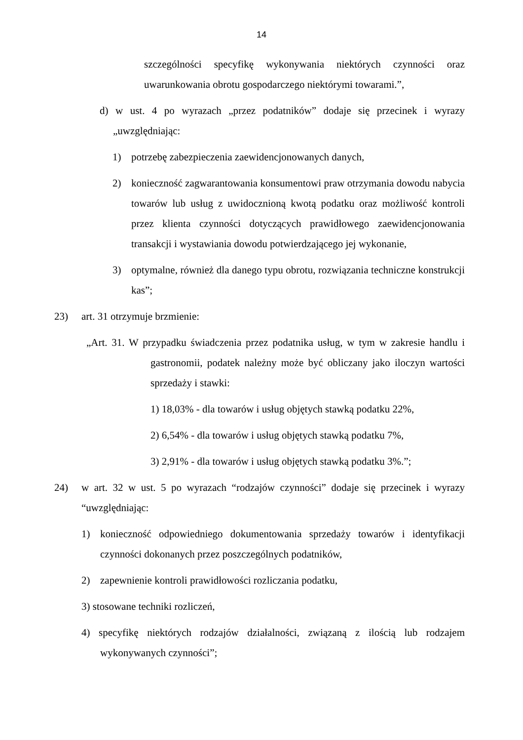14
szczególności specyfikę wykonywania niektórych czynności oraz uwarunkowania obrotu gospodarczego niektórymi towarami.”,
d) w ust. 4 po wyrazach „przez podatników” dodaje się przecinek i wyrazy „uwzględniając:
1) potrzebę zabezpieczenia zaewidencjonowanych danych,
2) konieczność zagwarantowania konsumentowi praw otrzymania dowodu nabycia towarów lub usług z uwidocznioną kwotą podatku oraz możliwość kontroli przez klienta czynności dotyczących prawidłowego zaewidencjonowania transakcji i wystawiania dowodu potwierdzającego jej wykonanie,
3) optymalne, również dla danego typu obrotu, rozwiązania techniczne konstrukcji kas”;
23) art. 31 otrzymuje brzmienie:
„Art. 31. W przypadku świadczenia przez podatnika usług, w tym w zakresie handlu i gastronomii, podatek należny może być obliczany jako iloczyn wartości sprzedaży i stawki:
1) 18,03% - dla towarów i usług objętych stawką podatku 22%,
2) 6,54% - dla towarów i usług objętych stawką podatku 7%,
3) 2,91% - dla towarów i usług objętych stawką podatku 3%.”;
24) w art. 32 w ust. 5 po wyrazach “rodzajów czynności” dodaje się przecinek i wyrazy “uwzględniając:
1) konieczność odpowiedniego dokumentowania sprzedaży towarów i identyfikacji czynności dokonanych przez poszczególnych podatników,
2) zapewnienie kontroli prawidłowości rozliczania podatku,
3) stosowane techniki rozliczeń,
4) specyfikę niektórych rodzajów działalności, związaną z ilością lub rodzajem wykonywanych czynności”;